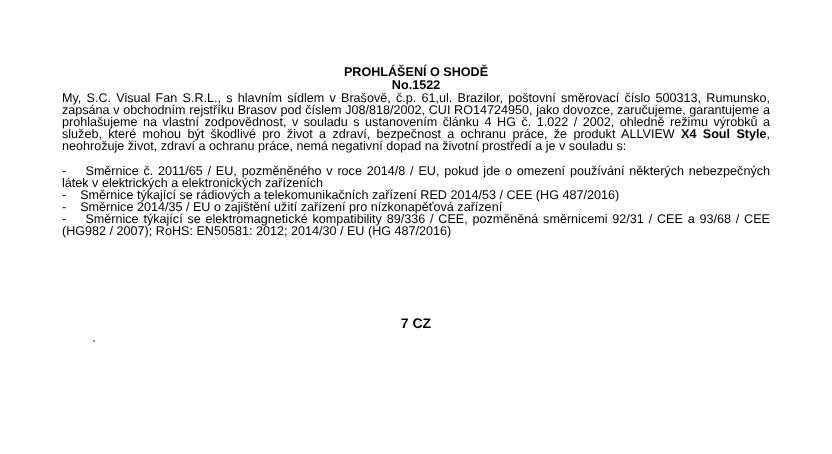PROHLÁŠENÍ O SHODĚ
No.1522
My, S.C. Visual Fan S.R.L., s hlavním sídlem v Brašově, č.p. 61,ul. Brazilor, poštovní směrovací číslo 500313, Rumunsko, zapsána v obchodním rejstříku Brasov pod číslem J08/818/2002, CUI RO14724950, jako dovozce, zaručujeme, garantujeme a prohlašujeme na vlastní zodpovědnost, v souladu s ustanovením článku 4 HG č. 1.022 / 2002, ohledně režimu výrobků a služeb, které mohou být škodlivé pro život a zdraví, bezpečnost a ochranu práce, že produkt ALLVIEW X4 Soul Style, neohrožuje život, zdraví a ochranu práce, nemá negativní dopad na životní prostředí a je v souladu s:
- Směrnice č. 2011/65 / EU, pozměněného v roce 2014/8 / EU, pokud jde o omezení používání některých nebezpečných látek v elektrických a elektronických zařízeních
- Směrnice týkající se rádiových a telekomunikačních zařízení RED 2014/53 / CEE (HG 487/2016)
- Směrnice 2014/35 / EU o zajištění užití zařízení pro nízkonapěťová zařízení
- Směrnice týkající se elektromagnetické kompatibility 89/336 / CEE, pozměněná směrnicemi 92/31 / CEE a 93/68 / CEE (HG982 / 2007); RoHS: EN50581: 2012; 2014/30 / EU (HG 487/2016)
7 CZ
`